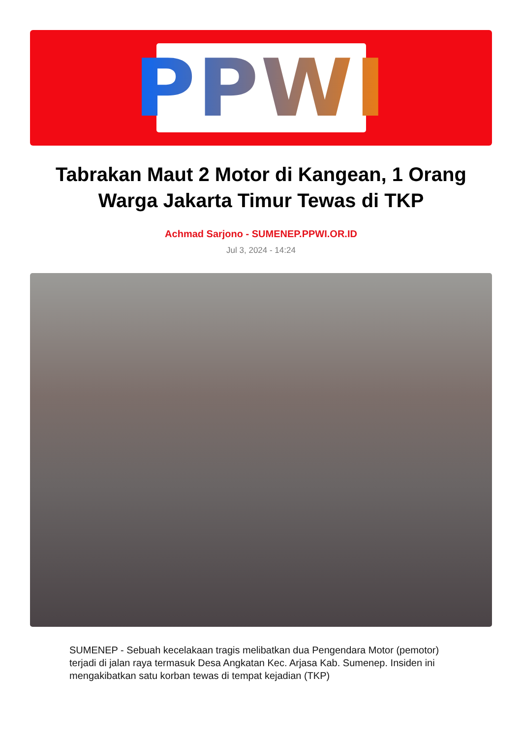PPWI
Tabrakan Maut 2 Motor di Kangean, 1 Orang Warga Jakarta Timur Tewas di TKP
Achmad Sarjono - SUMENEP.PPWI.OR.ID
Jul 3, 2024 - 14:24
SUMENEP - Sebuah kecelakaan tragis melibatkan dua Pengendara Motor (pemotor) terjadi di jalan raya termasuk Desa Angkatan Kec. Arjasa Kab. Sumenep. Insiden ini mengakibatkan satu korban tewas di tempat kejadian (TKP)